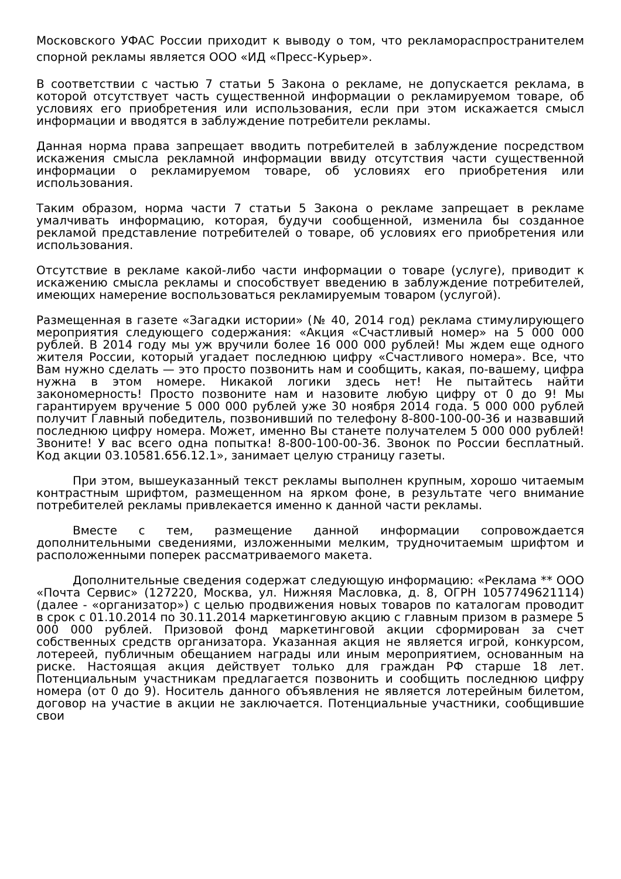Московского УФАС России приходит к выводу о том, что рекламораспространителем спорной рекламы является ООО «ИД «Пресс-Курьер».
В соответствии с частью 7 статьи 5 Закона о рекламе, не допускается реклама, в которой отсутствует часть существенной информации о рекламируемом товаре, об условиях его приобретения или использования, если при этом искажается смысл информации и вводятся в заблуждение потребители рекламы.
Данная норма права запрещает вводить потребителей в заблуждение посредством искажения смысла рекламной информации ввиду отсутствия части существенной информации о рекламируемом товаре, об условиях его приобретения или использования.
Таким образом, норма части 7 статьи 5 Закона о рекламе запрещает в рекламе умалчивать информацию, которая, будучи сообщенной, изменила бы созданное рекламой представление потребителей о товаре, об условиях его приобретения или использования.
Отсутствие в рекламе какой-либо части информации о товаре (услуге), приводит к искажению смысла рекламы и способствует введению в заблуждение потребителей, имеющих намерение воспользоваться рекламируемым товаром (услугой).
Размещенная в газете «Загадки истории» (№ 40, 2014 год) реклама стимулирующего мероприятия следующего содержания: «Акция «Счастливый номер» на 5 000 000 рублей. В 2014 году мы уж вручили более 16 000 000 рублей! Мы ждем еще одного жителя России, который угадает последнюю цифру «Счастливого номера». Все, что Вам нужно сделать — это просто позвонить нам и сообщить, какая, по-вашему, цифра нужна в этом номере. Никакой логики здесь нет! Не пытайтесь найти закономерность! Просто позвоните нам и назовите любую цифру от 0 до 9! Мы гарантируем вручение 5 000 000 рублей уже 30 ноября 2014 года. 5 000 000 рублей получит Главный победитель, позвонивший по телефону 8-800-100-00-36 и назвавший последнюю цифру номера. Может, именно Вы станете получателем 5 000 000 рублей! Звоните! У вас всего одна попытка! 8-800-100-00-36. Звонок по России бесплатный. Код акции 03.10581.656.12.1», занимает целую страницу газеты.
При этом, вышеуказанный текст рекламы выполнен крупным, хорошо читаемым контрастным шрифтом, размещенном на ярком фоне, в результате чего внимание потребителей рекламы привлекается именно к данной части рекламы.
Вместе с тем, размещение данной информации сопровождается дополнительными сведениями, изложенными мелким, трудночитаемым шрифтом и расположенными поперек рассматриваемого макета.
Дополнительные сведения содержат следующую информацию: «Реклама ** ООО «Почта Сервис» (127220, Москва, ул. Нижняя Масловка, д. 8, ОГРН 1057749621114) (далее - «организатор») с целью продвижения новых товаров по каталогам проводит в срок с 01.10.2014 по 30.11.2014 маркетинговую акцию с главным призом в размере 5 000 000 рублей. Призовой фонд маркетинговой акции сформирован за счет собственных средств организатора. Указанная акция не является игрой, конкурсом, лотереей, публичным обещанием награды или иным мероприятием, основанным на риске. Настоящая акция действует только для граждан РФ старше 18 лет. Потенциальным участникам предлагается позвонить и сообщить последнюю цифру номера (от 0 до 9). Носитель данного объявления не является лотерейным билетом, договор на участие в акции не заключается. Потенциальные участники, сообщившие свои